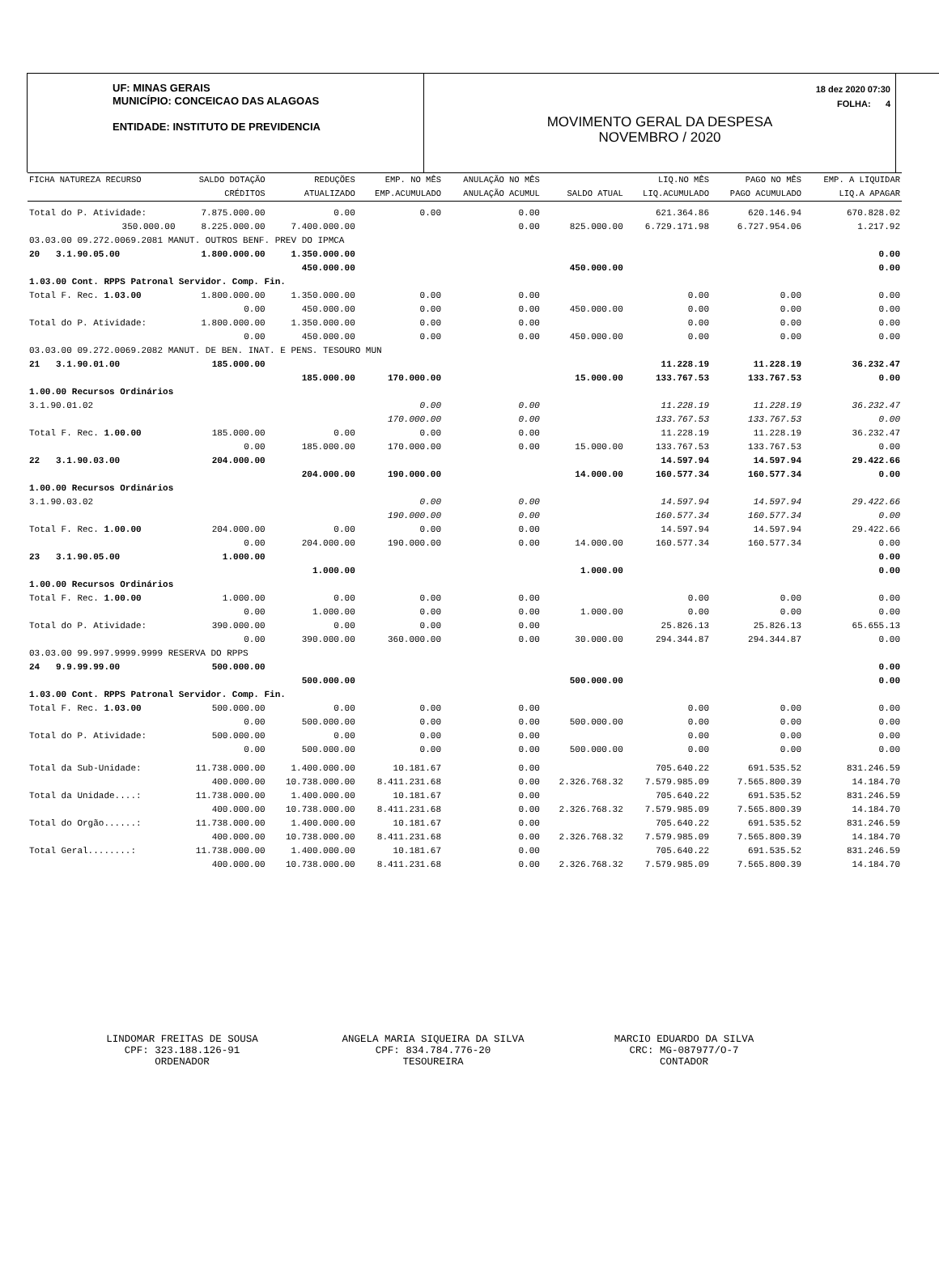UF: MINAS GERAIS
MUNICÍPIO: CONCEICAO DAS ALAGOAS
ENTIDADE: INSTITUTO DE PREVIDENCIA
18 dez 2020 07:30
FOLHA: 4
MOVIMENTO GERAL DA DESPESA
NOVEMBRO / 2020
| FICHA NATUREZA RECURSO | | SALDO DOTAÇÃO | REDUÇÕES | EMP. NO MÊS | ANULAÇÃO NO MÊS | | LIQ.NO MÊS | PAGO NO MÊS | EMP. A LIQUIDAR |
| --- | --- | --- | --- | --- | --- | --- | --- | --- | --- |
| | | CRÉDITOS | ATUALIZADO | EMP.ACUMULADO | ANULAÇÃO ACUMUL | SALDO ATUAL | LIQ.ACUMULADO | PAGO ACUMULADO | LIQ.A APAGAR |
| Total do P. Atividade: | | 7.875.000.00 | 0.00 | 0.00 | 0.00 | | 621.364.86 | 620.146.94 | 670.828.02 |
| | 350.000.00 | 8.225.000.00 | 7.400.000.00 | | 0.00 | 825.000.00 | 6.729.171.98 | 6.727.954.06 | 1.217.92 |
| 03.03.00 09.272.0069.2081 MANUT. OUTROS BENF. PREV DO IPMCA | | | | | | | | | |
| 20 3.1.90.05.00 | | 1.800.000.00 | 1.350.000.00 | | | | | | 0.00 |
| | | | 450.000.00 | | | 450.000.00 | | | 0.00 |
| 1.03.00 Cont. RPPS Patronal Servidor. Comp. Fin. | | | | | | | | | |
| Total F. Rec. 1.03.00 | | 1.800.000.00 | 1.350.000.00 | 0.00 | 0.00 | | 0.00 | 0.00 | 0.00 |
| | | 0.00 | 450.000.00 | 0.00 | 0.00 | 450.000.00 | 0.00 | 0.00 | 0.00 |
| Total do P. Atividade: | | 1.800.000.00 | 1.350.000.00 | 0.00 | 0.00 | | 0.00 | 0.00 | 0.00 |
| | | 0.00 | 450.000.00 | 0.00 | 0.00 | 450.000.00 | 0.00 | 0.00 | 0.00 |
| 03.03.00 09.272.0069.2082 MANUT. DE BEN. INAT. E PENS. TESOURO MUN | | | | | | | | | |
| 21 3.1.90.01.00 | | 185.000.00 | | | | | 11.228.19 | 11.228.19 | 36.232.47 |
| | | | 185.000.00 | 170.000.00 | | 15.000.00 | 133.767.53 | 133.767.53 | 0.00 |
| 1.00.00 Recursos Ordinários | | | | | | | | | |
| 3.1.90.01.02 | | | | 0.00 | 0.00 | | 11.228.19 | 11.228.19 | 36.232.47 |
| | | | | 170.000.00 | 0.00 | | 133.767.53 | 133.767.53 | 0.00 |
| Total F. Rec. 1.00.00 | | 185.000.00 | 0.00 | 0.00 | 0.00 | | 11.228.19 | 11.228.19 | 36.232.47 |
| | | 0.00 | 185.000.00 | 170.000.00 | 0.00 | 15.000.00 | 133.767.53 | 133.767.53 | 0.00 |
| 22 3.1.90.03.00 | | 204.000.00 | | | | | 14.597.94 | 14.597.94 | 29.422.66 |
| | | | 204.000.00 | 190.000.00 | | 14.000.00 | 160.577.34 | 160.577.34 | 0.00 |
| 1.00.00 Recursos Ordinários | | | | | | | | | |
| 3.1.90.03.02 | | | | 0.00 | 0.00 | | 14.597.94 | 14.597.94 | 29.422.66 |
| | | | | 190.000.00 | 0.00 | | 160.577.34 | 160.577.34 | 0.00 |
| Total F. Rec. 1.00.00 | | 204.000.00 | 0.00 | 0.00 | 0.00 | | 14.597.94 | 14.597.94 | 29.422.66 |
| | | 0.00 | 204.000.00 | 190.000.00 | 0.00 | 14.000.00 | 160.577.34 | 160.577.34 | 0.00 |
| 23 3.1.90.05.00 | | 1.000.00 | | | | | | | 0.00 |
| | | | 1.000.00 | | | 1.000.00 | | | 0.00 |
| 1.00.00 Recursos Ordinários | | | | | | | | | |
| Total F. Rec. 1.00.00 | | 1.000.00 | 0.00 | 0.00 | 0.00 | | 0.00 | 0.00 | 0.00 |
| | | 0.00 | 1.000.00 | 0.00 | 0.00 | 1.000.00 | 0.00 | 0.00 | 0.00 |
| Total do P. Atividade: | | 390.000.00 | 0.00 | 0.00 | 0.00 | | 25.826.13 | 25.826.13 | 65.655.13 |
| | | 0.00 | 390.000.00 | 360.000.00 | 0.00 | 30.000.00 | 294.344.87 | 294.344.87 | 0.00 |
| 03.03.00 99.997.9999.9999 RESERVA DO RPPS | | | | | | | | | |
| 24 9.9.99.99.00 | | 500.000.00 | | | | | | | 0.00 |
| | | | 500.000.00 | | | 500.000.00 | | | 0.00 |
| 1.03.00 Cont. RPPS Patronal Servidor. Comp. Fin. | | | | | | | | | |
| Total F. Rec. 1.03.00 | | 500.000.00 | 0.00 | 0.00 | 0.00 | | 0.00 | 0.00 | 0.00 |
| | | 0.00 | 500.000.00 | 0.00 | 0.00 | 500.000.00 | 0.00 | 0.00 | 0.00 |
| Total do P. Atividade: | | 500.000.00 | 0.00 | 0.00 | 0.00 | | 0.00 | 0.00 | 0.00 |
| | | 0.00 | 500.000.00 | 0.00 | 0.00 | 500.000.00 | 0.00 | 0.00 | 0.00 |
| Total da Sub-Unidade: | | 11.738.000.00 | 1.400.000.00 | 10.181.67 | 0.00 | | 705.640.22 | 691.535.52 | 831.246.59 |
| | | 400.000.00 | 10.738.000.00 | 8.411.231.68 | 0.00 | 2.326.768.32 | 7.579.985.09 | 7.565.800.39 | 14.184.70 |
| Total da Unidade....: | | 11.738.000.00 | 1.400.000.00 | 10.181.67 | 0.00 | | 705.640.22 | 691.535.52 | 831.246.59 |
| | | 400.000.00 | 10.738.000.00 | 8.411.231.68 | 0.00 | 2.326.768.32 | 7.579.985.09 | 7.565.800.39 | 14.184.70 |
| Total do Orgão......: | | 11.738.000.00 | 1.400.000.00 | 10.181.67 | 0.00 | | 705.640.22 | 691.535.52 | 831.246.59 |
| | | 400.000.00 | 10.738.000.00 | 8.411.231.68 | 0.00 | 2.326.768.32 | 7.579.985.09 | 7.565.800.39 | 14.184.70 |
| Total Geral........: | | 11.738.000.00 | 1.400.000.00 | 10.181.67 | 0.00 | | 705.640.22 | 691.535.52 | 831.246.59 |
| | | 400.000.00 | 10.738.000.00 | 8.411.231.68 | 0.00 | 2.326.768.32 | 7.579.985.09 | 7.565.800.39 | 14.184.70 |
LINDOMAR FREITAS DE SOUSA
CPF: 323.188.126-91
ORDENADOR
ANGELA MARIA SIQUEIRA DA SILVA
CPF: 834.784.776-20
TESOUREIRA
MARCIO EDUARDO DA SILVA
CRC: MG-087977/O-7
CONTADOR